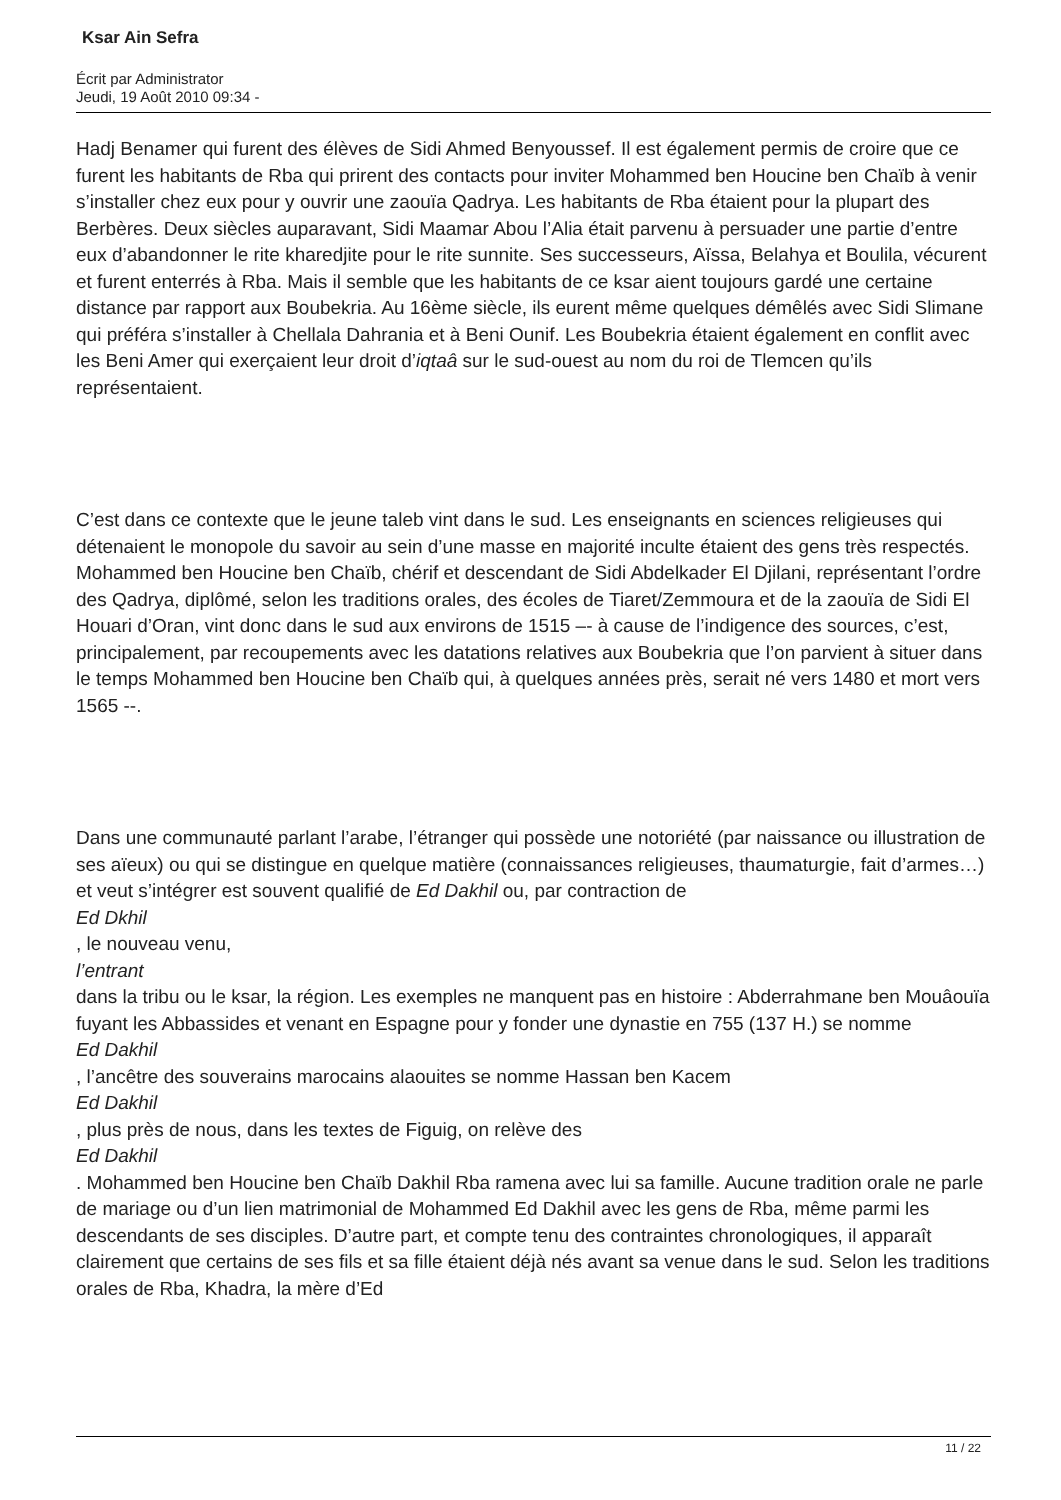Ksar Ain Sefra
Écrit par Administrator
Jeudi, 19 Août 2010 09:34 -
Hadj Benamer qui furent des élèves de Sidi Ahmed Benyoussef. Il est également permis de croire que ce furent les habitants de Rba qui prirent des contacts pour inviter Mohammed ben Houcine ben Chaïb à venir s’installer chez eux pour y ouvrir une zaouïa Qadrya. Les habitants de Rba étaient pour la plupart des Berbères. Deux siècles auparavant, Sidi Maamar Abou l’Alia était parvenu à persuader une partie d’entre eux d’abandonner le rite kharedjite pour le rite sunnite. Ses successeurs, Aïssa, Belahya et Boulila, vécurent et furent enterrés à Rba. Mais il semble que les habitants de ce ksar aient toujours gardé une certaine distance par rapport aux Boubekria. Au 16ème siècle, ils eurent même quelques démêlés avec Sidi Slimane qui préféra s’installer à Chellala Dahrania et à Beni Ounif. Les Boubekria étaient également en conflit avec les Beni Amer qui exerçaient leur droit d’iqtaâ sur le sud-ouest au nom du roi de Tlemcen qu’ils représentaient.
C’est dans ce contexte que le jeune taleb vint dans le sud. Les enseignants en sciences religieuses qui détenaient le monopole du savoir au sein d’une masse en majorité inculte étaient des gens très respectés. Mohammed ben Houcine ben Chaïb, chérif et descendant de Sidi Abdelkader El Djilani, représentant l’ordre des Qadrya, diplômé, selon les traditions orales, des écoles de Tiaret/Zemmoura et de la zaouïa de Sidi El Houari d’Oran, vint donc dans le sud aux environs de 1515 –- à cause de l’indigence des sources, c’est, principalement, par recoupements avec les datations relatives aux Boubekria que l’on parvient à situer dans le temps Mohammed ben Houcine ben Chaïb qui, à quelques années près, serait né vers 1480 et mort vers 1565 --.
Dans une communauté parlant l’arabe, l’étranger qui possède une notoriété (par naissance ou illustration de ses aïeux) ou qui se distingue en quelque matière (connaissances religieuses, thaumaturgie, fait d’armes…) et veut s’intégrer est souvent qualifié de Ed Dakhil ou, par contraction de
Ed Dkhil
, le nouveau venu,
l’entrant
dans la tribu ou le ksar, la région. Les exemples ne manquent pas en histoire : Abderrahmane ben Mouâouïa fuyant les Abbassides et venant en Espagne pour y fonder une dynastie en 755 (137 H.) se nomme
Ed Dakhil
, l’ancêtre des souverains marocains alaouites se nomme Hassan ben Kacem
Ed Dakhil
, plus près de nous, dans les textes de Figuig, on relève des
Ed Dakhil
. Mohammed ben Houcine ben Chaïb Dakhil Rba ramena avec lui sa famille. Aucune tradition orale ne parle de mariage ou d’un lien matrimonial de Mohammed Ed Dakhil avec les gens de Rba, même parmi les descendants de ses disciples. D’autre part, et compte tenu des contraintes chronologiques, il apparaît clairement que certains de ses fils et sa fille étaient déjà nés avant sa venue dans le sud. Selon les traditions orales de Rba, Khadra, la mère d’Ed
11 / 22